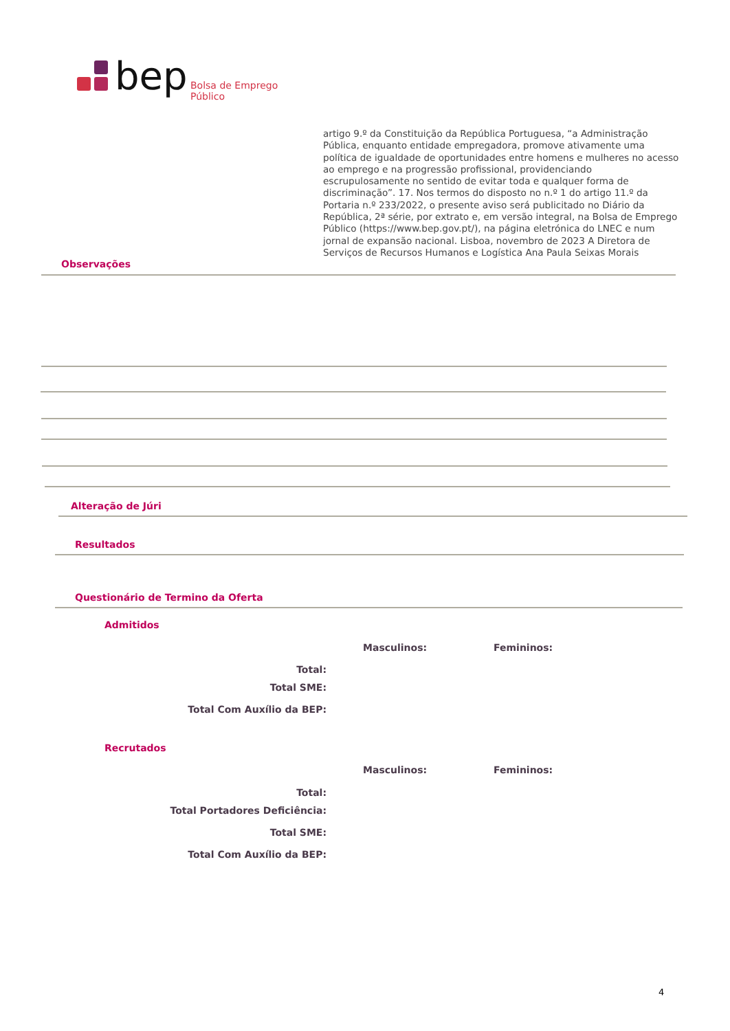bep Bolsa de Emprego Público
artigo 9.º da Constituição da República Portuguesa, “a Administração Pública, enquanto entidade empregadora, promove ativamente uma política de igualdade de oportunidades entre homens e mulheres no acesso ao emprego e na progressão profissional, providenciando escrupulosamente no sentido de evitar toda e qualquer forma de discriminação”. 17. Nos termos do disposto no n.º 1 do artigo 11.º da Portaria n.º 233/2022, o presente aviso será publicitado no Diário da República, 2ª série, por extrato e, em versão integral, na Bolsa de Emprego Público (https://www.bep.gov.pt/), na página eletrónica do LNEC e num jornal de expansão nacional. Lisboa, novembro de 2023 A Diretora de Serviços de Recursos Humanos e Logística Ana Paula Seixas Morais
Observações
Alteração de Júri
Resultados
Questionário de Termino da Oferta
Admitidos
Masculinos: Femininos:
Total:
Total SME:
Total Com Auxílio da BEP:
Recrutados
Masculinos: Femininos:
Total:
Total Portadores Deficiência:
Total SME:
Total Com Auxílio da BEP:
4